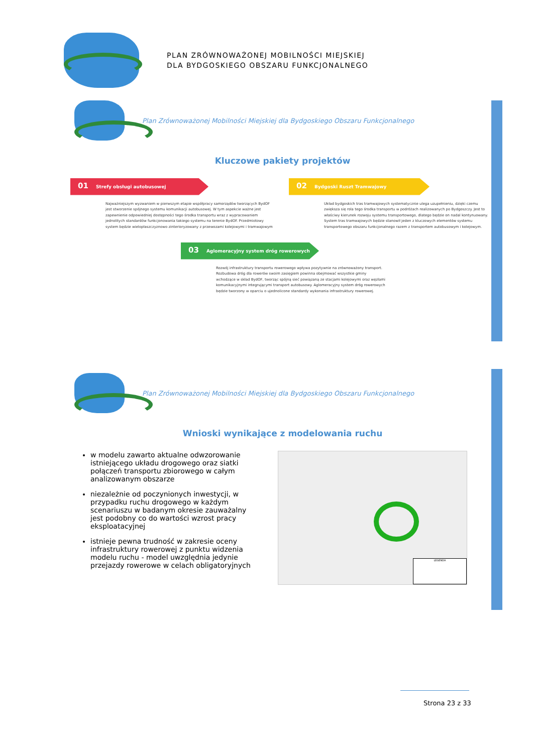PLAN ZRÓWNOWAŻONEJ MOBILNOŚCI MIEJSKIEJ
DLA BYDGOSKIEGO OBSZARU FUNKCJONALNEGO
Plan Zrównoważonej Mobilności Miejskiej dla Bydgoskiego Obszaru Funkcjonalnego
Kluczowe pakiety projektów
01 Strefy obsługi autobusowej
Najważniejszym wyzwaniem w pierwszym etapie współpracy samorządów tworzących BydOF jest stworzenie spójnego systemu komunikacji autobusowej. W tym aspekcie ważne jest zapewnienie odpowiedniej dostępności tego środka transportu wraz z wypracowaniem jednolitych standardów funkcjonowania takiego systemu na terenie BydOF. Przedmiotowy system będzie wielopłaszczyznowo zinterioryzowany z przewozami kolejowymi i tramwajowym
02 Bydgoski Ruszt Tramwajowy
Układ bydgoskich tras tramwajowych systematycznie ulega uzupełnieniu, dzięki czemu zwiększa się rola tego środka transportu w podróżach realizowanych po Bydgoszczy. Jest to właściwy kierunek rozwoju systemu transportowego, dlatego będzie on nadal kontynuowany. System tras tramwajowych będzie stanowił jeden z kluczowych elementów systemu transportowego obszaru funkcjonalnego razem z transportem autobusowym i kolejowym.
03 Aglomeracyjny system dróg rowerowych
Rozwój infrastruktury transportu rowerowego wpływa pozytywnie na zrównoważony transport. Rozbudowa dróg dla rowerów swoim zasięgiem powinna obejmować wszystkie gminy wchodzące w skład BydOF, tworząc spójną sieć powiązaną ze stacjami kolejowymi oraz węzłami komunikacyjnymi integrującymi transport autobusowy. Aglomeracyjny system dróg rowerowych będzie tworzony w oparciu o ujednolicone standardy wykonania infrastruktury rowerowej.
Plan Zrównoważonej Mobilności Miejskiej dla Bydgoskiego Obszaru Funkcjonalnego
Wnioski wynikające z modelowania ruchu
w modelu zawarto aktualne odwzorowanie istniejącego układu drogowego oraz siatki połączeń transportu zbiorowego w całym analizowanym obszarze
niezależnie od poczynionych inwestycji, w przypadku ruchu drogowego w każdym scenariuszu w badanym okresie zauważalny jest podobny co do wartości wzrost pracy eksploatacyjnej
istnieje pewna trudność w zakresie oceny infrastruktury rowerowej z punktu widzenia modelu ruchu - model uwzględnia jedynie przejazdy rowerowe w celach obligatoryjnych
LEGENDA
Strona 23 z 33